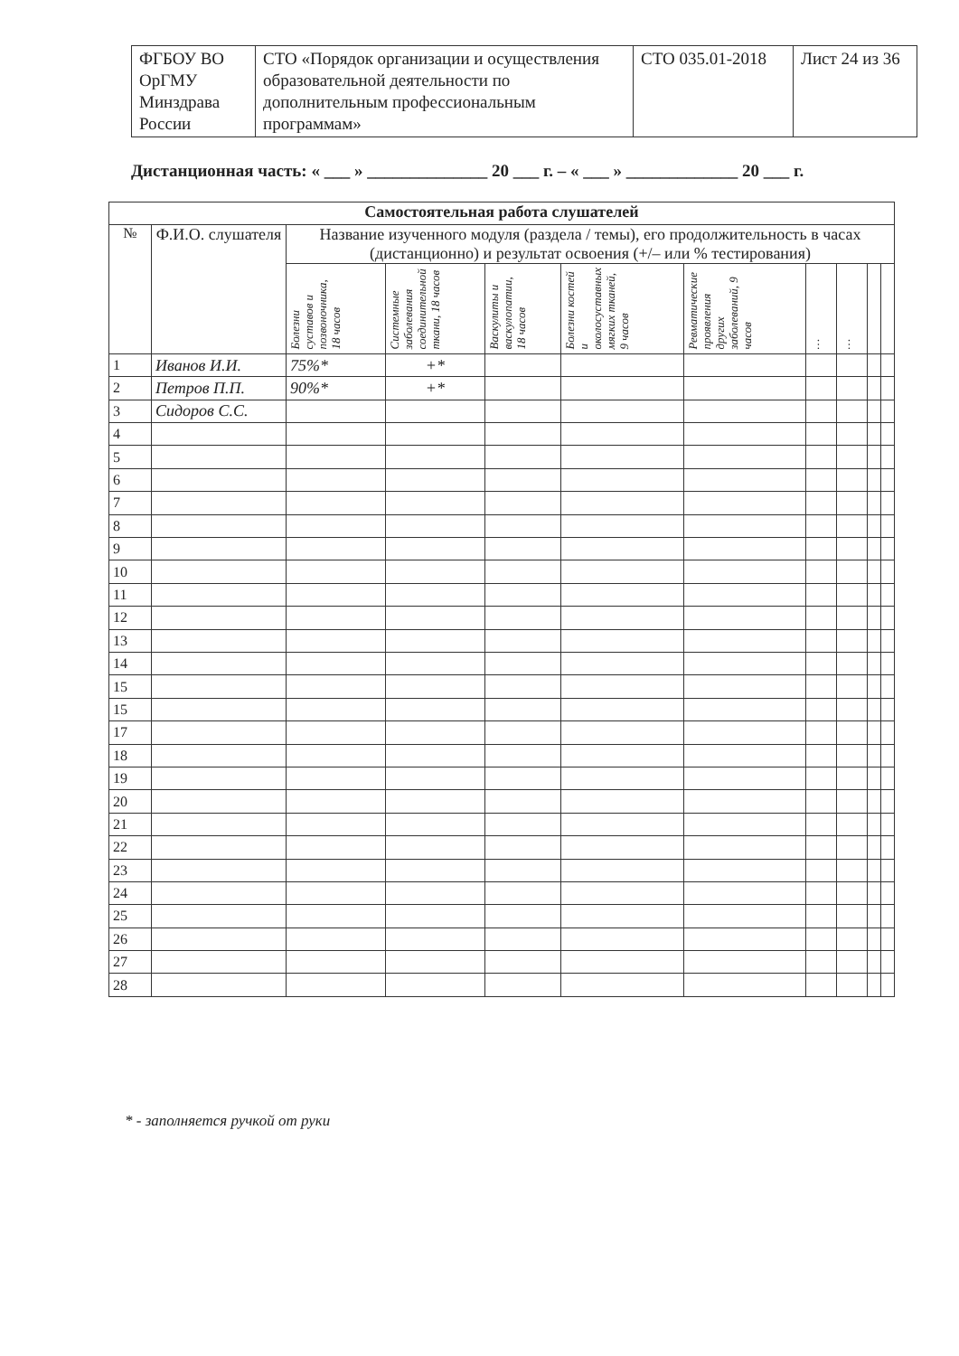| ФГБОУ ВО ОрГМУ Минздрава России | СТО «Порядок организации и осуществления образовательной деятельности по дополнительным профессиональным программам» | СТО 035.01-2018 | Лист 24 из 36 |
Дистанционная часть: « ___ » ______________ 20 ___ г. – « ___ » _____________ 20 ___ г.
| Самостоятельная работа слушателей | | | | | | | | | | | |
| --- | --- | --- | --- | --- | --- | --- | --- | --- | --- | --- | --- |
| № | Ф.И.О. слушателя | Название изученного модуля (раздела / темы), его продолжительность в часах (дистанционно) и результат освоения (+/– или % тестирования) | | | | | | | | | |
| | | Болезни суставов и позвоночника, 18 часов | Системные заболевания соединительной ткани, 18 часов | Васкулиты и васкулопатии, 18 часов | Болезни костей и околосуставных мягких тканей, 9 часов | Ревматические проявления других заболеваний, 9 часов | … | … | | | |
| 1 | Иванов И.И. | 75%* | +* | | | | | | | | |
| 2 | Петров П.П. | 90%* | +* | | | | | | | | |
| 3 | Сидоров С.С. | | | | | | | | | | |
| 4 | | | | | | | | | | | |
| 5 | | | | | | | | | | | |
| 6 | | | | | | | | | | | |
| 7 | | | | | | | | | | | |
| 8 | | | | | | | | | | | |
| 9 | | | | | | | | | | | |
| 10 | | | | | | | | | | | |
| 11 | | | | | | | | | | | |
| 12 | | | | | | | | | | | |
| 13 | | | | | | | | | | | |
| 14 | | | | | | | | | | | |
| 15 | | | | | | | | | | | |
| 15 | | | | | | | | | | | |
| 17 | | | | | | | | | | | |
| 18 | | | | | | | | | | | |
| 19 | | | | | | | | | | | |
| 20 | | | | | | | | | | | |
| 21 | | | | | | | | | | | |
| 22 | | | | | | | | | | | |
| 23 | | | | | | | | | | | |
| 24 | | | | | | | | | | | |
| 25 | | | | | | | | | | | |
| 26 | | | | | | | | | | | |
| 27 | | | | | | | | | | | |
| 28 | | | | | | | | | | | |
* - заполняется ручкой от руки